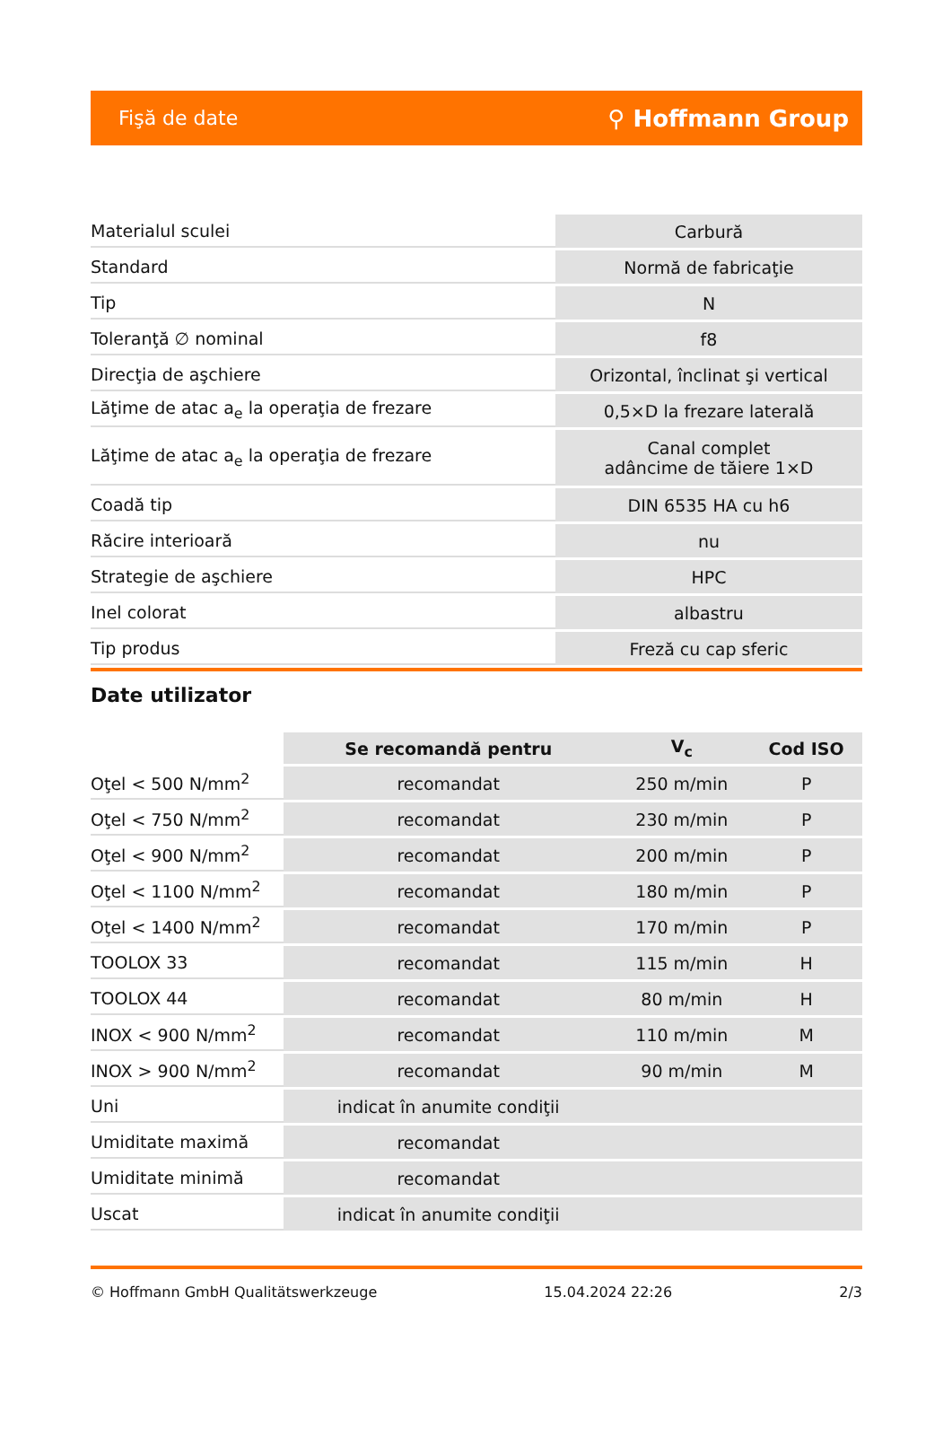Fişă de date ⚲ Hoffmann Group
| Materialul sculei | Carbură |
| Standard | Normă de fabricaţie |
| Tip | N |
| Toleranţă ∅ nominal | f8 |
| Direcţia de aşchiere | Orizontal, înclinat şi vertical |
| Lăţime de atac a<sub>e</sub> la operaţia de frezare | 0,5×D la frezare laterală |
| Lăţime de atac a<sub>e</sub> la operaţia de frezare | Canal complet adâncime de tăiere 1×D |
| Coadă tip | DIN 6535 HA cu h6 |
| Răcire interioară | nu |
| Strategie de aşchiere | HPC |
| Inel colorat | albastru |
| Tip produs | Freză cu cap sferic |
Date utilizator
| | Se recomandă pentru | V<sub>c</sub> | Cod ISO |
| Oţel < 500 N/mm<sup>2</sup> | recomandat | 250 m/min | P |
| Oţel < 750 N/mm<sup>2</sup> | recomandat | 230 m/min | P |
| Oţel < 900 N/mm<sup>2</sup> | recomandat | 200 m/min | P |
| Oţel < 1100 N/mm<sup>2</sup> | recomandat | 180 m/min | P |
| Oţel < 1400 N/mm<sup>2</sup> | recomandat | 170 m/min | P |
| TOOLOX 33 | recomandat | 115 m/min | H |
| TOOLOX 44 | recomandat | 80 m/min | H |
| INOX < 900 N/mm<sup>2</sup> | recomandat | 110 m/min | M |
| INOX > 900 N/mm<sup>2</sup> | recomandat | 90 m/min | M |
| Uni | indicat în anumite condiţii | | |
| Umiditate maximă | recomandat | | |
| Umiditate minimă | recomandat | | |
| Uscat | indicat în anumite condiţii | | |
© Hoffmann GmbH Qualitätswerkzeuge 15.04.2024 22:26 2/3